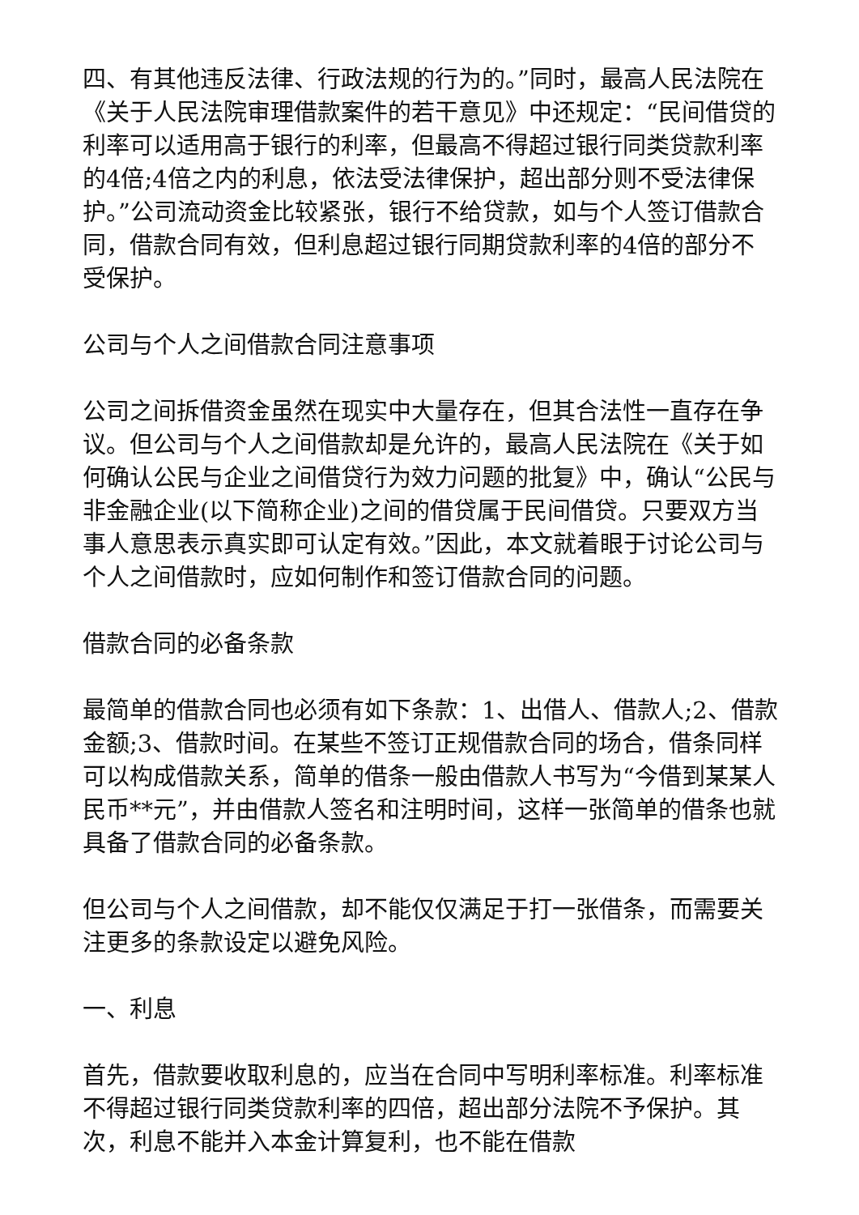四、有其他违反法律、行政法规的行为的。”同时，最高人民法院在《关于人民法院审理借款案件的若干意见》中还规定：“民间借贷的利率可以适用高于银行的利率，但最高不得超过银行同类贷款利率的4倍;4倍之内的利息，依法受法律保护，超出部分则不受法律保护。”公司流动资金比较紧张，银行不给贷款，如与个人签订借款合同，借款合同有效，但利息超过银行同期贷款利率的4倍的部分不受保护。
公司与个人之间借款合同注意事项
公司之间拆借资金虽然在现实中大量存在，但其合法性一直存在争议。但公司与个人之间借款却是允许的，最高人民法院在《关于如何确认公民与企业之间借贷行为效力问题的批复》中，确认“公民与非金融企业(以下简称企业)之间的借贷属于民间借贷。只要双方当事人意思表示真实即可认定有效。”因此，本文就着眼于讨论公司与个人之间借款时，应如何制作和签订借款合同的问题。
借款合同的必备条款
最简单的借款合同也必须有如下条款：1、出借人、借款人;2、借款金额;3、借款时间。在某些不签订正规借款合同的场合，借条同样可以构成借款关系，简单的借条一般由借款人书写为“今借到某某人民币**元”，并由借款人签名和注明时间，这样一张简单的借条也就具备了借款合同的必备条款。
但公司与个人之间借款，却不能仅仅满足于打一张借条，而需要关注更多的条款设定以避免风险。
一、利息
首先，借款要收取利息的，应当在合同中写明利率标准。利率标准不得超过银行同类贷款利率的四倍，超出部分法院不予保护。其次，利息不能并入本金计算复利，也不能在借款